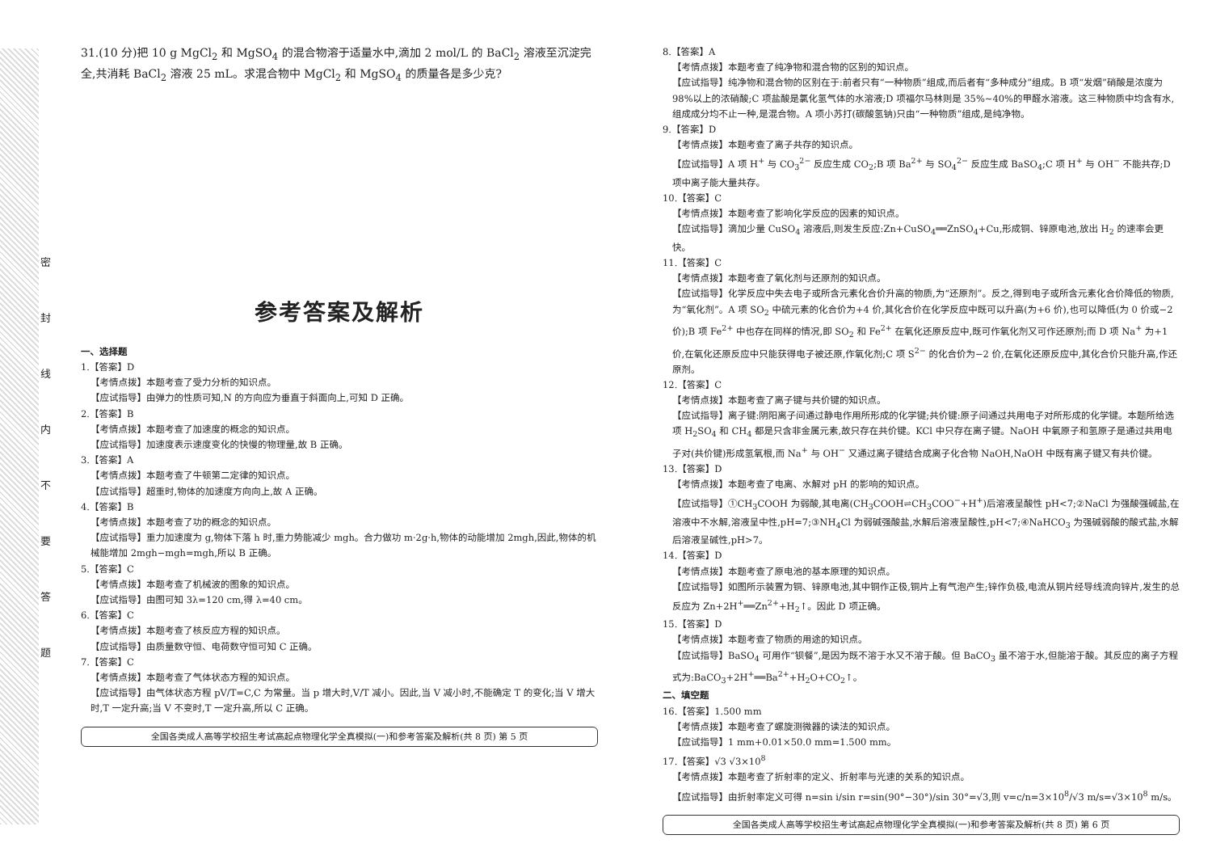密
封
线
内
不
要
答
题
31.(10 分)把 10 g MgCl<sub>2</sub> 和 MgSO<sub>4</sub> 的混合物溶于适量水中,滴加 2 mol/L 的 BaCl<sub>2</sub> 溶液至沉淀完全,共消耗 BaCl<sub>2</sub> 溶液 25 mL。求混合物中 MgCl<sub>2</sub> 和 MgSO<sub>4</sub> 的质量各是多少克?
参考答案及解析
一、选择题
1.【答案】D
【考情点拨】本题考查了受力分析的知识点。
【应试指导】由弹力的性质可知,N 的方向应为垂直于斜面向上,可知 D 正确。
2.【答案】B
【考情点拨】本题考查了加速度的概念的知识点。
【应试指导】加速度表示速度变化的快慢的物理量,故 B 正确。
3.【答案】A
【考情点拨】本题考查了牛顿第二定律的知识点。
【应试指导】超重时,物体的加速度方向向上,故 A 正确。
4.【答案】B
【考情点拨】本题考查了功的概念的知识点。
【应试指导】重力加速度为 g,物体下落 h 时,重力势能减少 mgh。合力做功 m·2g·h,物体的动能增加 2mgh,因此,物体的机械能增加 2mgh−mgh=mgh,所以 B 正确。
5.【答案】C
【考情点拨】本题考查了机械波的图象的知识点。
【应试指导】由图可知 3λ=120 cm,得 λ=40 cm。
6.【答案】C
【考情点拨】本题考查了核反应方程的知识点。
【应试指导】由质量数守恒、电荷数守恒可知 C 正确。
7.【答案】C
【考情点拨】本题考查了气体状态方程的知识点。
【应试指导】由气体状态方程 pV/T=C,C 为常量。当 p 增大时,V/T 减小。因此,当 V 减小时,不能确定 T 的变化;当 V 增大时,T 一定升高;当 V 不变时,T 一定升高,所以 C 正确。
全国各类成人高等学校招生考试高起点物理化学全真模拟(一)和参考答案及解析(共 8 页) 第 5 页
8.【答案】A
【考情点拨】本题考查了纯净物和混合物的区别的知识点。
【应试指导】纯净物和混合物的区别在于:前者只有“一种物质”组成,而后者有“多种成分”组成。B 项“发烟”硝酸是浓度为 98%以上的浓硝酸;C 项盐酸是氯化氢气体的水溶液;D 项福尔马林则是 35%~40%的甲醛水溶液。这三种物质中均含有水,组成成分均不止一种,是混合物。A 项小苏打(碳酸氢钠)只由“一种物质”组成,是纯净物。
9.【答案】D
【考情点拨】本题考查了离子共存的知识点。
【应试指导】A 项 H<sup>+</sup> 与 CO<sub>3</sub><sup>2−</sup> 反应生成 CO<sub>2</sub>;B 项 Ba<sup>2+</sup> 与 SO<sub>4</sub><sup>2−</sup> 反应生成 BaSO<sub>4</sub>;C 项 H<sup>+</sup> 与 OH<sup>−</sup> 不能共存;D 项中离子能大量共存。
10.【答案】C
【考情点拨】本题考查了影响化学反应的因素的知识点。
【应试指导】滴加少量 CuSO<sub>4</sub> 溶液后,则发生反应:Zn+CuSO<sub>4</sub>══ZnSO<sub>4</sub>+Cu,形成铜、锌原电池,放出 H<sub>2</sub> 的速率会更快。
11.【答案】C
【考情点拨】本题考查了氧化剂与还原剂的知识点。
【应试指导】化学反应中失去电子或所含元素化合价升高的物质,为“还原剂”。反之,得到电子或所含元素化合价降低的物质,为“氧化剂”。A 项 SO<sub>2</sub> 中硫元素的化合价为+4 价,其化合价在化学反应中既可以升高(为+6 价),也可以降低(为 0 价或−2 价);B 项 Fe<sup>2+</sup> 中也存在同样的情况,即 SO<sub>2</sub> 和 Fe<sup>2+</sup> 在氧化还原反应中,既可作氧化剂又可作还原剂;而 D 项 Na<sup>+</sup> 为+1 价,在氧化还原反应中只能获得电子被还原,作氧化剂;C 项 S<sup>2−</sup> 的化合价为−2 价,在氧化还原反应中,其化合价只能升高,作还原剂。
12.【答案】C
【考情点拨】本题考查了离子键与共价键的知识点。
【应试指导】离子键:阴阳离子间通过静电作用所形成的化学键;共价键:原子间通过共用电子对所形成的化学键。本题所给选项 H<sub>2</sub>SO<sub>4</sub> 和 CH<sub>4</sub> 都是只含非金属元素,故只存在共价键。KCl 中只存在离子键。NaOH 中氧原子和氢原子是通过共用电子对(共价键)形成氢氧根,而 Na<sup>+</sup> 与 OH<sup>−</sup> 又通过离子键结合成离子化合物 NaOH,NaOH 中既有离子键又有共价键。
13.【答案】D
【考情点拨】本题考查了电离、水解对 pH 的影响的知识点。
【应试指导】①CH<sub>3</sub>COOH 为弱酸,其电离(CH<sub>3</sub>COOH⇌CH<sub>3</sub>COO<sup>−</sup>+H<sup>+</sup>)后溶液呈酸性 pH<7;②NaCl 为强酸强碱盐,在溶液中不水解,溶液呈中性,pH=7;③NH<sub>4</sub>Cl 为弱碱强酸盐,水解后溶液呈酸性,pH<7;④NaHCO<sub>3</sub> 为强碱弱酸的酸式盐,水解后溶液呈碱性,pH>7。
14.【答案】D
【考情点拨】本题考查了原电池的基本原理的知识点。
【应试指导】如图所示装置为铜、锌原电池,其中铜作正极,铜片上有气泡产生;锌作负极,电流从铜片经导线流向锌片,发生的总反应为 Zn+2H<sup>+</sup>══Zn<sup>2+</sup>+H<sub>2</sub>↑。因此 D 项正确。
15.【答案】D
【考情点拨】本题考查了物质的用途的知识点。
【应试指导】BaSO<sub>4</sub> 可用作“钡餐”,是因为既不溶于水又不溶于酸。但 BaCO<sub>3</sub> 虽不溶于水,但能溶于酸。其反应的离子方程式为:BaCO<sub>3</sub>+2H<sup>+</sup>══Ba<sup>2+</sup>+H<sub>2</sub>O+CO<sub>2</sub>↑。
二、填空题
16.【答案】1.500 mm
【考情点拨】本题考查了螺旋测微器的读法的知识点。
【应试指导】1 mm+0.01×50.0 mm=1.500 mm。
17.【答案】√3 √3×10<sup>8</sup>
【考情点拨】本题考查了折射率的定义、折射率与光速的关系的知识点。
【应试指导】由折射率定义可得 n=sin i/sin r=sin(90°−30°)/sin 30°=√3,则 v=c/n=3×10<sup>8</sup>/√3 m/s=√3×10<sup>8</sup> m/s。
全国各类成人高等学校招生考试高起点物理化学全真模拟(一)和参考答案及解析(共 8 页) 第 6 页